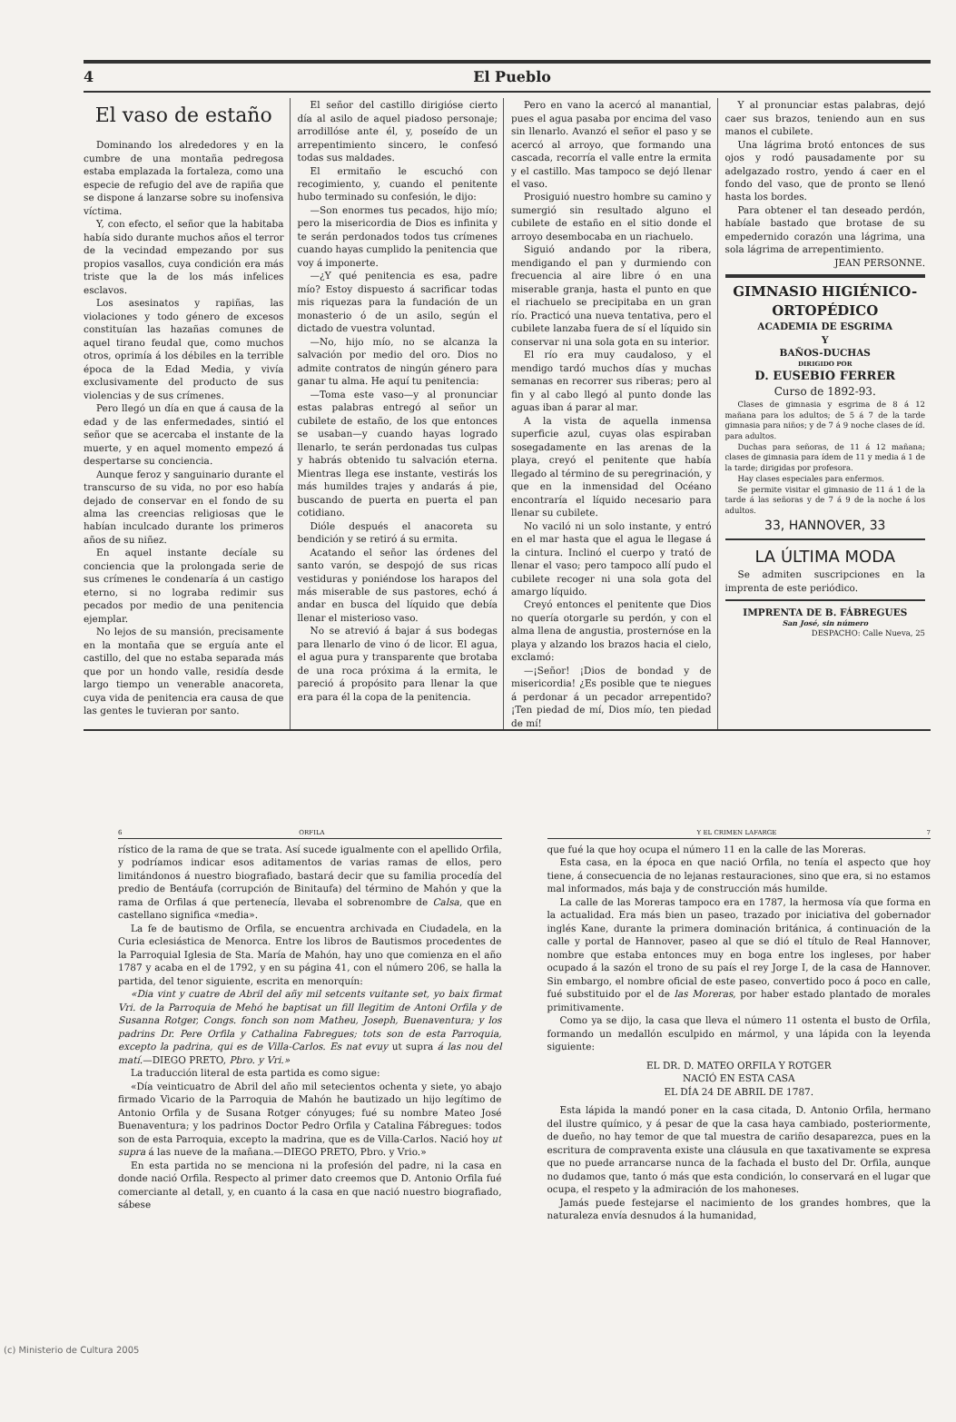4 El Pueblo
El vaso de estaño
Dominando los alrededores y en la cumbre de una montaña pedregosa estaba emplazada la fortaleza, como una especie de refugio del ave de rapiña que se dispone á lanzarse sobre su inofensiva víctima.
Y, con efecto, el señor que la habitaba había sido durante muchos años el terror de la vecindad empezando por sus propios vasallos, cuya condición era más triste que la de los más infelices esclavos.
Los asesinatos y rapiñas, las violaciones y todo género de excesos constituían las hazañas comunes de aquel tirano feudal que, como muchos otros, oprimía á los débiles en la terrible época de la Edad Media, y vivía exclusivamente del producto de sus violencias y de sus crímenes.
Pero llegó un día en que á causa de la edad y de las enfermedades, sintió el señor que se acercaba el instante de la muerte, y en aquel momento empezó á despertarse su conciencia.
Aunque feroz y sanguinario durante el transcurso de su vida, no por eso había dejado de conservar en el fondo de su alma las creencias religiosas que le habían inculcado durante los primeros años de su niñez.
En aquel instante decíale su conciencia que la prolongada serie de sus crímenes le condenaría á un castigo eterno, si no lograba redimir sus pecados por medio de una penitencia ejemplar.
No lejos de su mansión, precisamente en la montaña que se erguía ante el castillo, del que no estaba separada más que por un hondo valle, residía desde largo tiempo un venerable anacoreta, cuya vida de penitencia era causa de que las gentes le tuvieran por santo.
El señor del castillo dirigióse cierto día al asilo de aquel piadoso personaje; arrodillóse ante él, y, poseído de un arrepentimiento sincero, le confesó todas sus maldades.
El ermitaño le escuchó con recogimiento, y, cuando el penitente hubo terminado su confesión, le dijo:
—Son enormes tus pecados, hijo mío; pero la misericordia de Dios es infinita y te serán perdonados todos tus crímenes cuando hayas cumplido la penitencia que voy á imponerte.
—¿Y qué penitencia es esa, padre mío? Estoy dispuesto á sacrificar todas mis riquezas para la fundación de un monasterio ó de un asilo, según el dictado de vuestra voluntad.
—No, hijo mío, no se alcanza la salvación por medio del oro. Dios no admite contratos de ningún género para ganar tu alma. He aquí tu penitencia:
—Toma este vaso—y al pronunciar estas palabras entregó al señor un cubilete de estaño, de los que entonces se usaban—y cuando hayas logrado llenarlo, te serán perdonadas tus culpas y habrás obtenido tu salvación eterna. Mientras llega ese instante, vestirás los más humildes trajes y andarás á pie, buscando de puerta en puerta el pan cotidiano.
Dióle después el anacoreta su bendición y se retiró á su ermita.
Acatando el señor las órdenes del santo varón, se despojó de sus ricas vestiduras y poniéndose los harapos del más miserable de sus pastores, echó á andar en busca del líquido que debía llenar el misterioso vaso.
No se atrevió á bajar á sus bodegas para llenarlo de vino ó de licor. El agua, el agua pura y transparente que brotaba de una roca próxima á la ermita, le pareció á propósito para llenar la que era para él la copa de la penitencia.
Pero en vano la acercó al manantial, pues el agua pasaba por encima del vaso sin llenarlo. Avanzó el señor el paso y se acercó al arroyo, que formando una cascada, recorría el valle entre la ermita y el castillo. Mas tampoco se dejó llenar el vaso.
Prosiguió nuestro hombre su camino y sumergió sin resultado alguno el cubilete de estaño en el sitio donde el arroyo desembocaba en un riachuelo.
Siguió andando por la ribera, mendigando el pan y durmiendo con frecuencia al aire libre ó en una miserable granja, hasta el punto en que el riachuelo se precipitaba en un gran río. Practicó una nueva tentativa, pero el cubilete lanzaba fuera de sí el líquido sin conservar ni una sola gota en su interior.
El río era muy caudaloso, y el mendigo tardó muchos días y muchas semanas en recorrer sus riberas; pero al fin y al cabo llegó al punto donde las aguas iban á parar al mar.
A la vista de aquella inmensa superficie azul, cuyas olas espiraban sosegadamente en las arenas de la playa, creyó el penitente que había llegado al término de su peregrinación, y que en la inmensidad del Océano encontraría el líquido necesario para llenar su cubilete.
No vaciló ni un solo instante, y entró en el mar hasta que el agua le llegase á la cintura. Inclinó el cuerpo y trató de llenar el vaso; pero tampoco allí pudo el cubilete recoger ni una sola gota del amargo líquido.
Creyó entonces el penitente que Dios no quería otorgarle su perdón, y con el alma llena de angustia, prosternóse en la playa y alzando los brazos hacia el cielo, exclamó:
—¡Señor! ¡Dios de bondad y de misericordia! ¿Es posible que te niegues á perdonar á un pecador arrepentido? ¡Ten piedad de mí, Dios mío, ten piedad de mí!
Y al pronunciar estas palabras, dejó caer sus brazos, teniendo aun en sus manos el cubilete.
Una lágrima brotó entonces de sus ojos y rodó pausadamente por su adelgazado rostro, yendo á caer en el fondo del vaso, que de pronto se llenó hasta los bordes.
Para obtener el tan deseado perdón, habíale bastado que brotase de su empedernido corazón una lágrima, una sola lágrima de arrepentimiento.
JEAN PERSONNE.
GIMNASIO HIGIÉNICO-ORTOPÉDICO
ACADEMIA DE ESGRIMA
Y
BAÑOS-DUCHAS
DIRIGIDO POR
D. EUSEBIO FERRER
Curso de 1892-93.
Clases de gimnasia y esgrima de 8 á 12 mañana para los adultos; de 5 á 7 de la tarde gimnasia para niños; y de 7 á 9 noche clases de íd. para adultos.
Duchas para señoras, de 11 á 12 mañana; clases de gimnasia para ídem de 11 y media á 1 de la tarde; dirigidas por profesora.
Hay clases especiales para enfermos.
Se permite visitar el gimnasio de 11 á 1 de la tarde á las señoras y de 7 á 9 de la noche á los adultos.
33, HANNOVER, 33
LA ÚLTIMA MODA
Se admiten suscripciones en la imprenta de este periódico.
IMPRENTA DE B. FÁBREGUES
San José, sin número
DESPACHO: Calle Nueva, 25
6 ORFILA
rístico de la rama de que se trata. Así sucede igualmente con el apellido Orfila, y podríamos indicar esos aditamentos de varias ramas de ellos, pero limitándonos á nuestro biografiado, bastará decir que su familia procedía del predio de Bentáufa (corrupción de Binitaufa) del término de Mahón y que la rama de Orfilas á que pertenecía, llevaba el sobrenombre de Calsa, que en castellano significa «media».
La fe de bautismo de Orfila, se encuentra archivada en Ciudadela, en la Curia eclesiástica de Menorca. Entre los libros de Bautismos procedentes de la Parroquial Iglesia de Sta. María de Mahón, hay uno que comienza en el año 1787 y acaba en el de 1792, y en su página 41, con el número 206, se halla la partida, del tenor siguiente, escrita en menorquín:
«Dia vint y cuatre de Abril del añy mil setcents vuitante set, yo baix firmat Vri. de la Parroquia de Mehó he baptisat un fill llegitim de Antoni Orfila y de Susanna Rotger, Congs. fonch son nom Matheu, Joseph, Buenaventura; y los padrins Dr. Pere Orfila y Cathalina Fabregues; tots son de esta Parroquia, excepto la padrina, qui es de Villa-Carlos. Es nat evuy ut supra á las nou del matí.—DIEGO PRETO, Pbro. y Vri.»
La traducción literal de esta partida es como sigue:
«Día veinticuatro de Abril del año mil setecientos ochenta y siete, yo abajo firmado Vicario de la Parroquia de Mahón he bautizado un hijo legítimo de Antonio Orfila y de Susana Rotger cónyuges; fué su nombre Mateo José Buenaventura; y los padrinos Doctor Pedro Orfila y Catalina Fábregues: todos son de esta Parroquia, excepto la madrina, que es de Villa-Carlos. Nació hoy ut supra á las nueve de la mañana.—DIEGO PRETO, Pbro. y Vrio.»
En esta partida no se menciona ni la profesión del padre, ni la casa en donde nació Orfila. Respecto al primer dato creemos que D. Antonio Orfila fué comerciante al detall, y, en cuanto á la casa en que nació nuestro biografiado, sábese
Y EL CRIMEN LAFARGE 7
que fué la que hoy ocupa el número 11 en la calle de las Moreras.
Esta casa, en la época en que nació Orfila, no tenía el aspecto que hoy tiene, á consecuencia de no lejanas restauraciones, sino que era, si no estamos mal informados, más baja y de construcción más humilde.
La calle de las Moreras tampoco era en 1787, la hermosa vía que forma en la actualidad. Era más bien un paseo, trazado por iniciativa del gobernador inglés Kane, durante la primera dominación británica, á continuación de la calle y portal de Hannover, paseo al que se dió el título de Real Hannover, nombre que estaba entonces muy en boga entre los ingleses, por haber ocupado á la sazón el trono de su país el rey Jorge I, de la casa de Hannover. Sin embargo, el nombre oficial de este paseo, convertido poco á poco en calle, fué substituido por el de las Moreras, por haber estado plantado de morales primitivamente.
Como ya se dijo, la casa que lleva el número 11 ostenta el busto de Orfila, formando un medallón esculpido en mármol, y una lápida con la leyenda siguiente:
EL DR. D. MATEO ORFILA Y ROTGER
NACIÓ EN ESTA CASA
EL DÍA 24 DE ABRIL DE 1787.
Esta lápida la mandó poner en la casa citada, D. Antonio Orfila, hermano del ilustre químico, y á pesar de que la casa haya cambiado, posteriormente, de dueño, no hay temor de que tal muestra de cariño desaparezca, pues en la escritura de compraventa existe una cláusula en que taxativamente se expresa que no puede arrancarse nunca de la fachada el busto del Dr. Orfila, aunque no dudamos que, tanto ó más que esta condición, lo conservará en el lugar que ocupa, el respeto y la admiración de los mahoneses.
Jamás puede festejarse el nacimiento de los grandes hombres, que la naturaleza envía desnudos á la humanidad,
(c) Ministerio de Cultura 2005